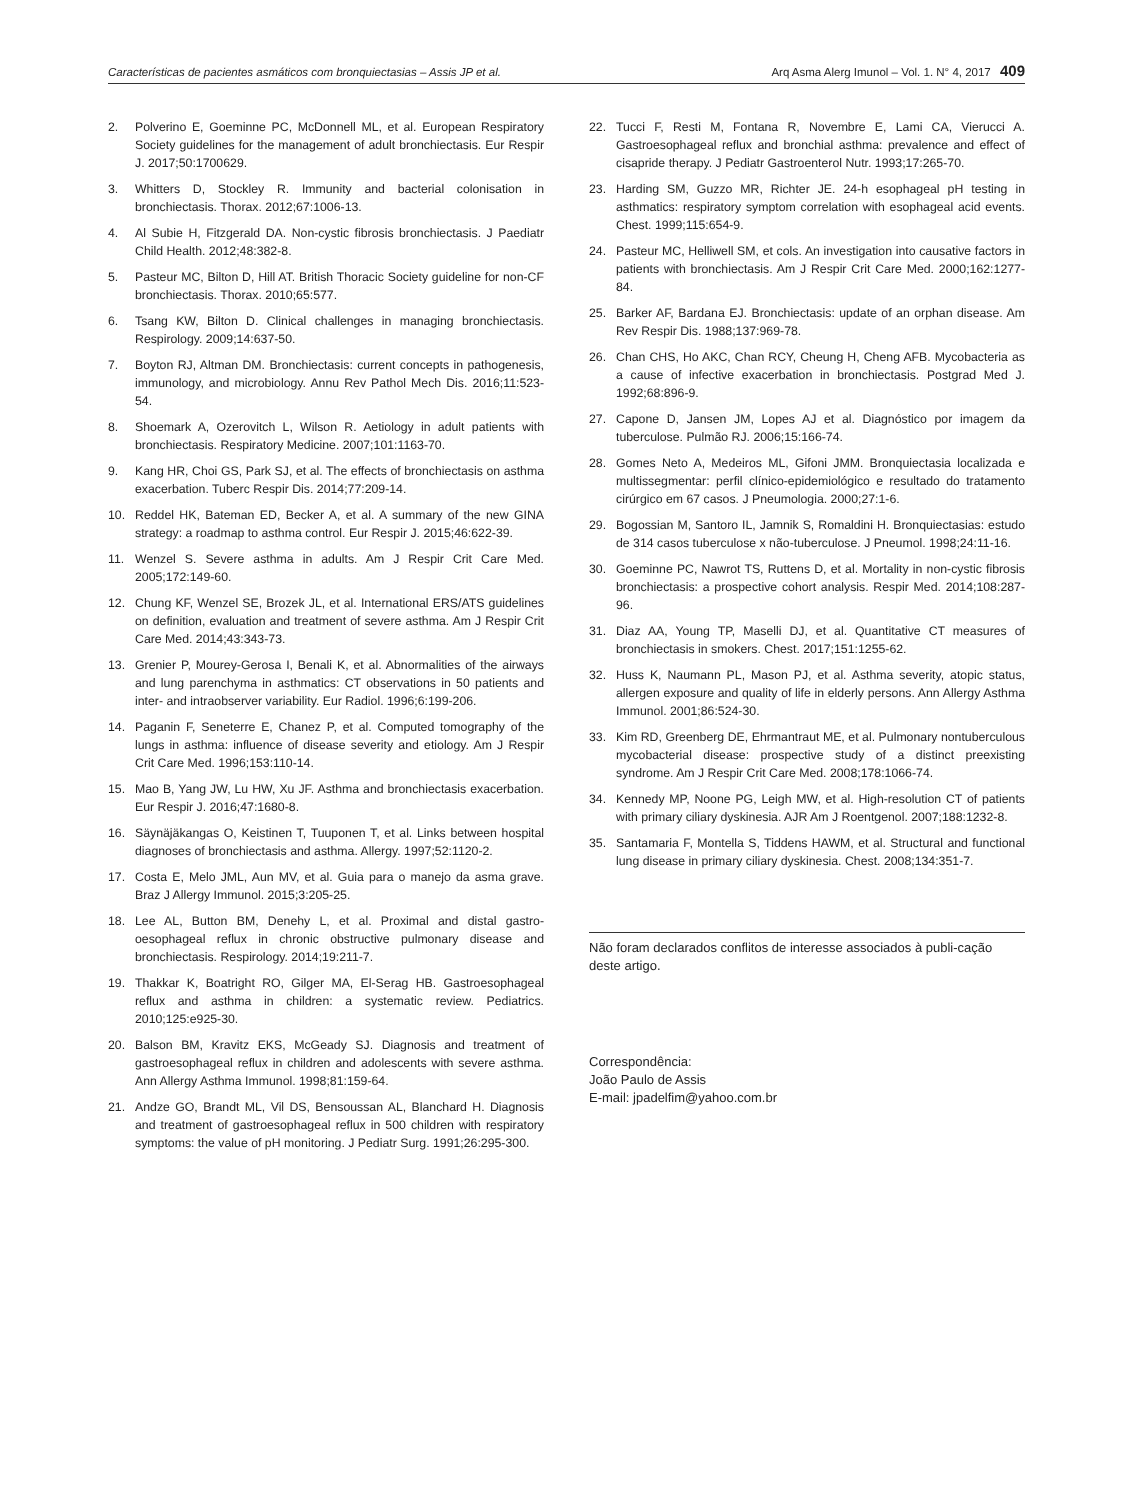Características de pacientes asmáticos com bronquiectasias – Assis JP et al. Arq Asma Alerg Imunol – Vol. 1. N° 4, 2017 409
2. Polverino E, Goeminne PC, McDonnell ML, et al. European Respiratory Society guidelines for the management of adult bronchiectasis. Eur Respir J. 2017;50:1700629.
3. Whitters D, Stockley R. Immunity and bacterial colonisation in bronchiectasis. Thorax. 2012;67:1006-13.
4. Al Subie H, Fitzgerald DA. Non-cystic fibrosis bronchiectasis. J Paediatr Child Health. 2012;48:382-8.
5. Pasteur MC, Bilton D, Hill AT. British Thoracic Society guideline for non-CF bronchiectasis. Thorax. 2010;65:577.
6. Tsang KW, Bilton D. Clinical challenges in managing bronchiectasis. Respirology. 2009;14:637-50.
7. Boyton RJ, Altman DM. Bronchiectasis: current concepts in pathogenesis, immunology, and microbiology. Annu Rev Pathol Mech Dis. 2016;11:523-54.
8. Shoemark A, Ozerovitch L, Wilson R. Aetiology in adult patients with bronchiectasis. Respiratory Medicine. 2007;101:1163-70.
9. Kang HR, Choi GS, Park SJ, et al. The effects of bronchiectasis on asthma exacerbation. Tuberc Respir Dis. 2014;77:209-14.
10. Reddel HK, Bateman ED, Becker A, et al. A summary of the new GINA strategy: a roadmap to asthma control. Eur Respir J. 2015;46:622-39.
11. Wenzel S. Severe asthma in adults. Am J Respir Crit Care Med. 2005;172:149-60.
12. Chung KF, Wenzel SE, Brozek JL, et al. International ERS/ATS guidelines on definition, evaluation and treatment of severe asthma. Am J Respir Crit Care Med. 2014;43:343-73.
13. Grenier P, Mourey-Gerosa I, Benali K, et al. Abnormalities of the airways and lung parenchyma in asthmatics: CT observations in 50 patients and inter- and intraobserver variability. Eur Radiol. 1996;6:199-206.
14. Paganin F, Seneterre E, Chanez P, et al. Computed tomography of the lungs in asthma: influence of disease severity and etiology. Am J Respir Crit Care Med. 1996;153:110-14.
15. Mao B, Yang JW, Lu HW, Xu JF. Asthma and bronchiectasis exacerbation. Eur Respir J. 2016;47:1680-8.
16. Säynäjäkangas O, Keistinen T, Tuuponen T, et al. Links between hospital diagnoses of bronchiectasis and asthma. Allergy. 1997;52:1120-2.
17. Costa E, Melo JML, Aun MV, et al. Guia para o manejo da asma grave. Braz J Allergy Immunol. 2015;3:205-25.
18. Lee AL, Button BM, Denehy L, et al. Proximal and distal gastro-oesophageal reflux in chronic obstructive pulmonary disease and bronchiectasis. Respirology. 2014;19:211-7.
19. Thakkar K, Boatright RO, Gilger MA, El-Serag HB. Gastroesophageal reflux and asthma in children: a systematic review. Pediatrics. 2010;125:e925-30.
20. Balson BM, Kravitz EKS, McGeady SJ. Diagnosis and treatment of gastroesophageal reflux in children and adolescents with severe asthma. Ann Allergy Asthma Immunol. 1998;81:159-64.
21. Andze GO, Brandt ML, Vil DS, Bensoussan AL, Blanchard H. Diagnosis and treatment of gastroesophageal reflux in 500 children with respiratory symptoms: the value of pH monitoring. J Pediatr Surg. 1991;26:295-300.
22. Tucci F, Resti M, Fontana R, Novembre E, Lami CA, Vierucci A. Gastroesophageal reflux and bronchial asthma: prevalence and effect of cisapride therapy. J Pediatr Gastroenterol Nutr. 1993;17:265-70.
23. Harding SM, Guzzo MR, Richter JE. 24-h esophageal pH testing in asthmatics: respiratory symptom correlation with esophageal acid events. Chest. 1999;115:654-9.
24. Pasteur MC, Helliwell SM, et cols. An investigation into causative factors in patients with bronchiectasis. Am J Respir Crit Care Med. 2000;162:1277-84.
25. Barker AF, Bardana EJ. Bronchiectasis: update of an orphan disease. Am Rev Respir Dis. 1988;137:969-78.
26. Chan CHS, Ho AKC, Chan RCY, Cheung H, Cheng AFB. Mycobacteria as a cause of infective exacerbation in bronchiectasis. Postgrad Med J. 1992;68:896-9.
27. Capone D, Jansen JM, Lopes AJ et al. Diagnóstico por imagem da tuberculose. Pulmão RJ. 2006;15:166-74.
28. Gomes Neto A, Medeiros ML, Gifoni JMM. Bronquiectasia localizada e multissegmentar: perfil clínico-epidemiológico e resultado do tratamento cirúrgico em 67 casos. J Pneumologia. 2000;27:1-6.
29. Bogossian M, Santoro IL, Jamnik S, Romaldini H. Bronquiectasias: estudo de 314 casos tuberculose x não-tuberculose. J Pneumol. 1998;24:11-16.
30. Goeminne PC, Nawrot TS, Ruttens D, et al. Mortality in non-cystic fibrosis bronchiectasis: a prospective cohort analysis. Respir Med. 2014;108:287-96.
31. Diaz AA, Young TP, Maselli DJ, et al. Quantitative CT measures of bronchiectasis in smokers. Chest. 2017;151:1255-62.
32. Huss K, Naumann PL, Mason PJ, et al. Asthma severity, atopic status, allergen exposure and quality of life in elderly persons. Ann Allergy Asthma Immunol. 2001;86:524-30.
33. Kim RD, Greenberg DE, Ehrmantraut ME, et al. Pulmonary nontuberculous mycobacterial disease: prospective study of a distinct preexisting syndrome. Am J Respir Crit Care Med. 2008;178:1066-74.
34. Kennedy MP, Noone PG, Leigh MW, et al. High-resolution CT of patients with primary ciliary dyskinesia. AJR Am J Roentgenol. 2007;188:1232-8.
35. Santamaria F, Montella S, Tiddens HAWM, et al. Structural and functional lung disease in primary ciliary dyskinesia. Chest. 2008;134:351-7.
Não foram declarados conflitos de interesse associados à publi-cação deste artigo.
Correspondência:
João Paulo de Assis
E-mail: jpadelfim@yahoo.com.br